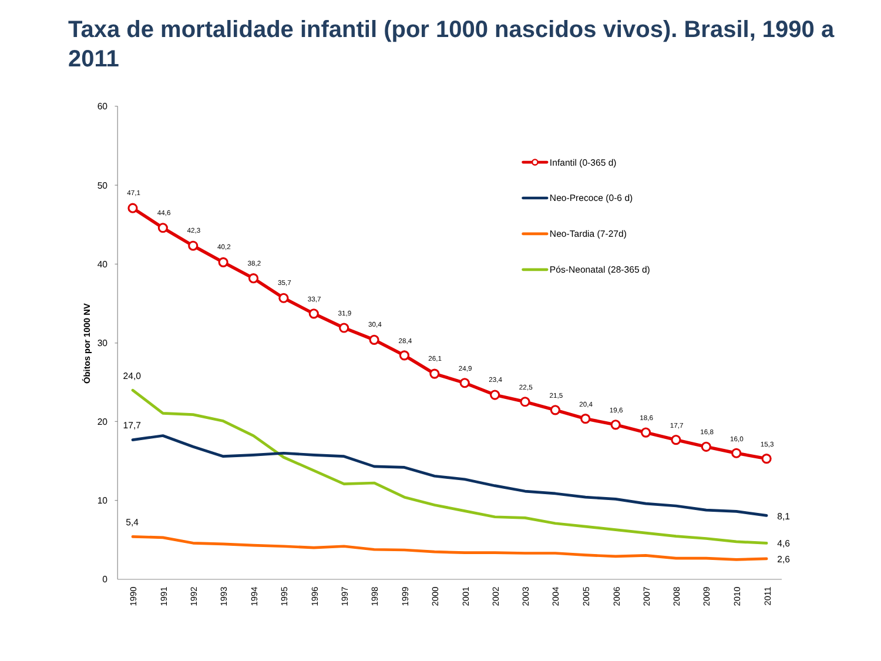Taxa de mortalidade infantil (por 1000 nascidos vivos). Brasil, 1990 a 2011
60
50
40
30
20
10
0
Óbitos por 1000 NV
1990
1991
1992
1993
1994
1995
1996
1997
1998
1999
2000
2001
2002
2003
2004
2005
2006
2007
2008
2009
2010
2011
47,1
44,6
42,3
40,2
38,2
35,7
33,7
31,9
30,4
28,4
26,1
24,9
23,4
22,5
21,5
20,4
19,6
18,6
17,7
16,8
16,0
15,3
24,0
17,7
5,4
8,1
4,6
2,6
Infantil (0-365 d)
Neo-Precoce (0-6 d)
Neo-Tardia (7-27d)
Pós-Neonatal (28-365 d)